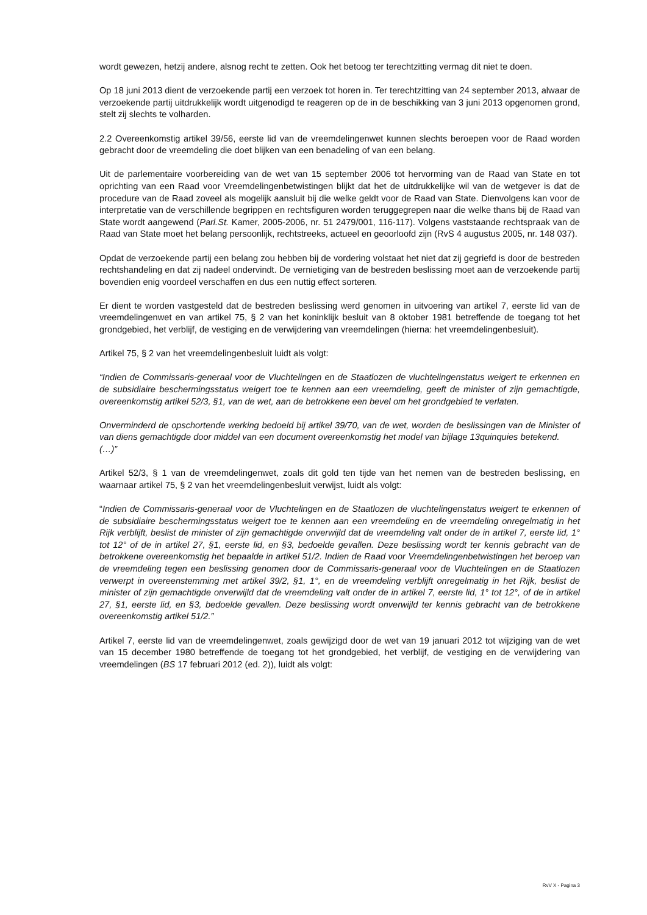wordt gewezen, hetzij andere, alsnog recht te zetten. Ook het betoog ter terechtzitting vermag dit niet te doen.
Op 18 juni 2013 dient de verzoekende partij een verzoek tot horen in. Ter terechtzitting van 24 september 2013, alwaar de verzoekende partij uitdrukkelijk wordt uitgenodigd te reageren op de in de beschikking van 3 juni 2013 opgenomen grond, stelt zij slechts te volharden.
2.2 Overeenkomstig artikel 39/56, eerste lid van de vreemdelingenwet kunnen slechts beroepen voor de Raad worden gebracht door de vreemdeling die doet blijken van een benadeling of van een belang.
Uit de parlementaire voorbereiding van de wet van 15 september 2006 tot hervorming van de Raad van State en tot oprichting van een Raad voor Vreemdelingenbetwistingen blijkt dat het de uitdrukkelijke wil van de wetgever is dat de procedure van de Raad zoveel als mogelijk aansluit bij die welke geldt voor de Raad van State. Dienvolgens kan voor de interpretatie van de verschillende begrippen en rechtsfiguren worden teruggegrepen naar die welke thans bij de Raad van State wordt aangewend (Parl.St. Kamer, 2005-2006, nr. 51 2479/001, 116-117). Volgens vaststaande rechtspraak van de Raad van State moet het belang persoonlijk, rechtstreeks, actueel en geoorloofd zijn (RvS 4 augustus 2005, nr. 148 037).
Opdat de verzoekende partij een belang zou hebben bij de vordering volstaat het niet dat zij gegriefd is door de bestreden rechtshandeling en dat zij nadeel ondervindt. De vernietiging van de bestreden beslissing moet aan de verzoekende partij bovendien enig voordeel verschaffen en dus een nuttig effect sorteren.
Er dient te worden vastgesteld dat de bestreden beslissing werd genomen in uitvoering van artikel 7, eerste lid van de vreemdelingenwet en van artikel 75, § 2 van het koninklijk besluit van 8 oktober 1981 betreffende de toegang tot het grondgebied, het verblijf, de vestiging en de verwijdering van vreemdelingen (hierna: het vreemdelingenbesluit).
Artikel 75, § 2 van het vreemdelingenbesluit luidt als volgt:
“Indien de Commissaris-generaal voor de Vluchtelingen en de Staatlozen de vluchtelingenstatus weigert te erkennen en de subsidiaire beschermingsstatus weigert toe te kennen aan een vreemdeling, geeft de minister of zijn gemachtigde, overeenkomstig artikel 52/3, §1, van de wet, aan de betrokkene een bevel om het grondgebied te verlaten.
Onverminderd de opschortende werking bedoeld bij artikel 39/70, van de wet, worden de beslissingen van de Minister of van diens gemachtigde door middel van een document overeenkomstig het model van bijlage 13quinquies betekend.
(…)”
Artikel 52/3, § 1 van de vreemdelingenwet, zoals dit gold ten tijde van het nemen van de bestreden beslissing, en waarnaar artikel 75, § 2 van het vreemdelingenbesluit verwijst, luidt als volgt:
“Indien de Commissaris-generaal voor de Vluchtelingen en de Staatlozen de vluchtelingenstatus weigert te erkennen of de subsidiaire beschermingsstatus weigert toe te kennen aan een vreemdeling en de vreemdeling onregelmatig in het Rijk verblijft, beslist de minister of zijn gemachtigde onverwijld dat de vreemdeling valt onder de in artikel 7, eerste lid, 1° tot 12° of de in artikel 27, §1, eerste lid, en §3, bedoelde gevallen. Deze beslissing wordt ter kennis gebracht van de betrokkene overeenkomstig het bepaalde in artikel 51/2. Indien de Raad voor Vreemdelingenbetwistingen het beroep van de vreemdeling tegen een beslissing genomen door de Commissaris-generaal voor de Vluchtelingen en de Staatlozen verwerpt in overeenstemming met artikel 39/2, §1, 1°, en de vreemdeling verblijft onregelmatig in het Rijk, beslist de minister of zijn gemachtigde onverwijld dat de vreemdeling valt onder de in artikel 7, eerste lid, 1° tot 12°, of de in artikel 27, §1, eerste lid, en §3, bedoelde gevallen. Deze beslissing wordt onverwijld ter kennis gebracht van de betrokkene overeenkomstig artikel 51/2.”
Artikel 7, eerste lid van de vreemdelingenwet, zoals gewijzigd door de wet van 19 januari 2012 tot wijziging van de wet van 15 december 1980 betreffende de toegang tot het grondgebied, het verblijf, de vestiging en de verwijdering van vreemdelingen (BS 17 februari 2012 (ed. 2)), luidt als volgt:
RvV X - Pagina 3